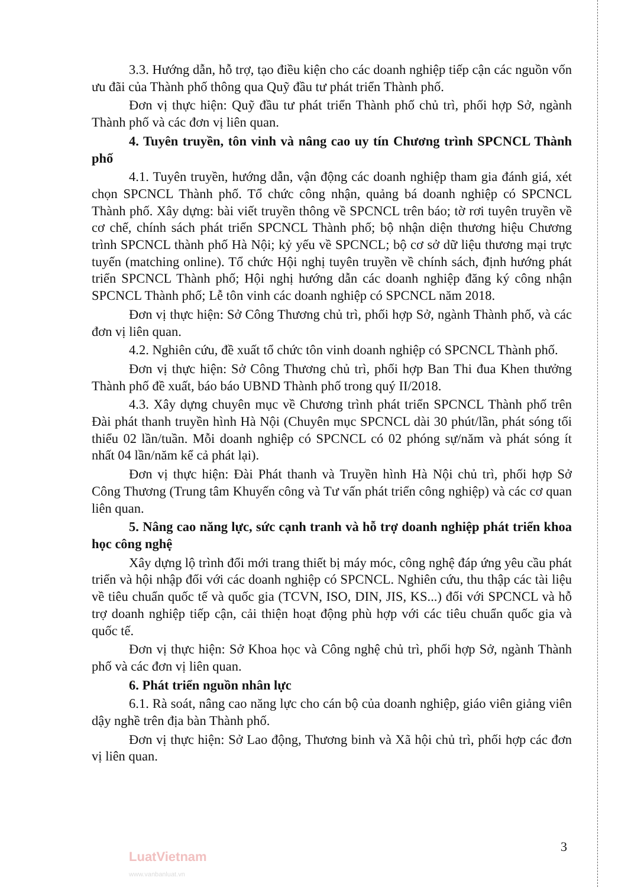3.3. Hướng dẫn, hỗ trợ, tạo điều kiện cho các doanh nghiệp tiếp cận các nguồn vốn ưu đãi của Thành phố thông qua Quỹ đầu tư phát triển Thành phố.
Đơn vị thực hiện: Quỹ đầu tư phát triển Thành phố chủ trì, phối hợp Sở, ngành Thành phố và các đơn vị liên quan.
4. Tuyên truyền, tôn vinh và nâng cao uy tín Chương trình SPCNCL Thành phố
4.1. Tuyên truyền, hướng dẫn, vận động các doanh nghiệp tham gia đánh giá, xét chọn SPCNCL Thành phố. Tổ chức công nhận, quảng bá doanh nghiệp có SPCNCL Thành phố. Xây dựng: bài viết truyền thông về SPCNCL trên báo; tờ rơi tuyên truyền về cơ chế, chính sách phát triển SPCNCL Thành phố; bộ nhận diện thương hiệu Chương trình SPCNCL thành phố Hà Nội; kỷ yếu về SPCNCL; bộ cơ sở dữ liệu thương mại trực tuyến (matching online). Tổ chức Hội nghị tuyên truyền về chính sách, định hướng phát triển SPCNCL Thành phố; Hội nghị hướng dẫn các doanh nghiệp đăng ký công nhận SPCNCL Thành phố; Lễ tôn vinh các doanh nghiệp có SPCNCL năm 2018.
Đơn vị thực hiện: Sở Công Thương chủ trì, phối hợp Sở, ngành Thành phố, và các đơn vị liên quan.
4.2. Nghiên cứu, đề xuất tổ chức tôn vinh doanh nghiệp có SPCNCL Thành phố.
Đơn vị thực hiện: Sở Công Thương chủ trì, phối hợp Ban Thi đua Khen thưởng Thành phố đề xuất, báo báo UBND Thành phố trong quý II/2018.
4.3. Xây dựng chuyên mục về Chương trình phát triển SPCNCL Thành phố trên Đài phát thanh truyền hình Hà Nội (Chuyên mục SPCNCL dài 30 phút/lần, phát sóng tối thiểu 02 lần/tuần. Mỗi doanh nghiệp có SPCNCL có 02 phóng sự/năm và phát sóng ít nhất 04 lần/năm kể cả phát lại).
Đơn vị thực hiện: Đài Phát thanh và Truyền hình Hà Nội chủ trì, phối hợp Sở Công Thương (Trung tâm Khuyến công và Tư vấn phát triển công nghiệp) và các cơ quan liên quan.
5. Nâng cao năng lực, sức cạnh tranh và hỗ trợ doanh nghiệp phát triển khoa học công nghệ
Xây dựng lộ trình đổi mới trang thiết bị máy móc, công nghệ đáp ứng yêu cầu phát triển và hội nhập đối với các doanh nghiệp có SPCNCL. Nghiên cứu, thu thập các tài liệu về tiêu chuẩn quốc tế và quốc gia (TCVN, ISO, DIN, JIS, KS...) đối với SPCNCL và hỗ trợ doanh nghiệp tiếp cận, cải thiện hoạt động phù hợp với các tiêu chuẩn quốc gia và quốc tế.
Đơn vị thực hiện: Sở Khoa học và Công nghệ chủ trì, phối hợp Sở, ngành Thành phố và các đơn vị liên quan.
6. Phát triển nguồn nhân lực
6.1. Rà soát, nâng cao năng lực cho cán bộ của doanh nghiệp, giáo viên giảng viên dậy nghề trên địa bàn Thành phố.
Đơn vị thực hiện: Sở Lao động, Thương binh và Xã hội chủ trì, phối hợp các đơn vị liên quan.
3
LuatVietnam
www.vanbanluat.vn